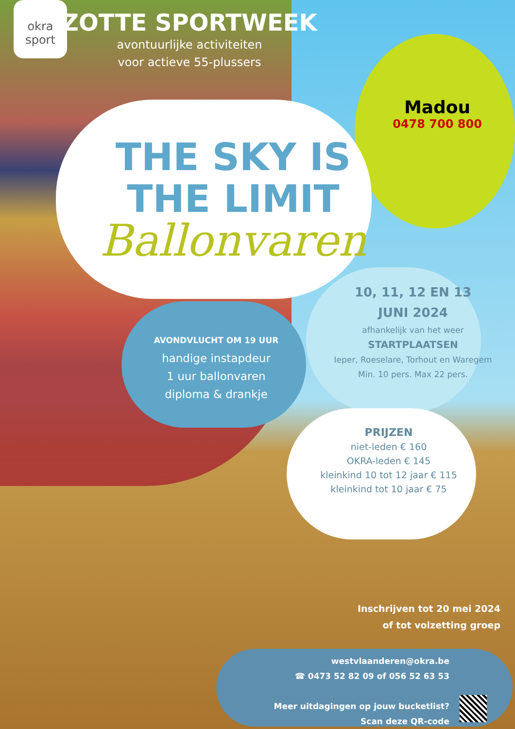okra sport
ZOTTE SPORTWEEK
avontuurlijke activiteiten
voor actieve 55-plussers
Madou
0478 700 800
THE SKY IS
THE LIMIT
Ballonvaren
AVONDVLUCHT OM 19 UUR
handige instapdeur
1 uur ballonvaren
diploma & drankje
10, 11, 12 EN 13
JUNI 2024
afhankelijk van het weer
STARTPLAATSEN
Ieper, Roeselare, Torhout en Waregem
Min. 10 pers. Max 22 pers.
PRIJZEN
niet-leden € 160
OKRA-leden € 145
kleinkind 10 tot 12 jaar € 115
kleinkind tot 10 jaar € 75
Inschrijven tot 20 mei 2024
of tot volzetting groep
westvlaanderen@okra.be
☎ 0473 52 82 09 of 056 52 63 53
Meer uitdagingen op jouw bucketlist?
Scan deze QR-code